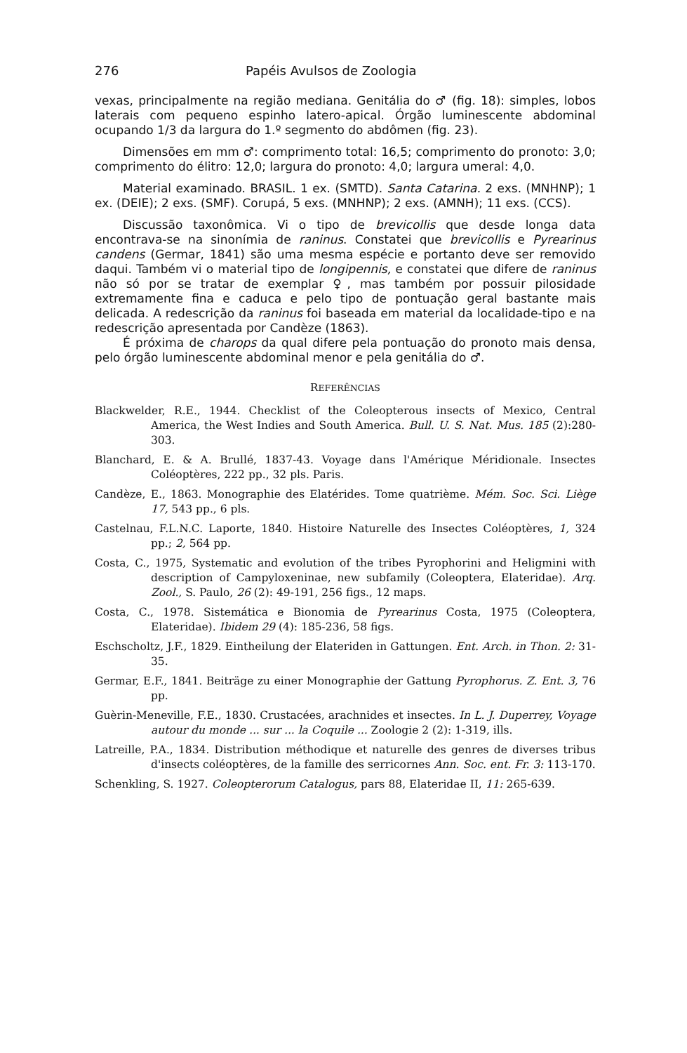276 Papéis Avulsos de Zoologia
vexas, principalmente na região mediana. Genitália do ♂ (fig. 18): simples, lobos laterais com pequeno espinho latero-apical. Órgão luminescente abdominal ocupando 1/3 da largura do 1.º segmento do abdômen (fig. 23).
Dimensões em mm ♂: comprimento total: 16,5; comprimento do pronoto: 3,0; comprimento do élitro: 12,0; largura do pronoto: 4,0; largura umeral: 4,0.
Material examinado. BRASIL. 1 ex. (SMTD). Santa Catarina. 2 exs. (MNHNP); 1 ex. (DEIE); 2 exs. (SMF). Corupá, 5 exs. (MNHNP); 2 exs. (AMNH); 11 exs. (CCS).
Discussão taxonômica. Vi o tipo de brevicollis que desde longa data encontrava-se na sinonímia de raninus. Constatei que brevicollis e Pyrearinus candens (Germar, 1841) são uma mesma espécie e portanto deve ser removido daqui. Também vi o material tipo de longipennis, e constatei que difere de raninus não só por se tratar de exemplar ♀, mas também por possuir pilosidade extremamente fina e caduca e pelo tipo de pontuação geral bastante mais delicada. A redescrição da raninus foi baseada em material da localidade-tipo e na redescrição apresentada por Candèze (1863).
É próxima de charops da qual difere pela pontuação do pronoto mais densa, pelo órgão luminescente abdominal menor e pela genitália do ♂.
REFERÊNCIAS
Blackwelder, R.E., 1944. Checklist of the Coleopterous insects of Mexico, Central America, the West Indies and South America. Bull. U. S. Nat. Mus. 185 (2):280-303.
Blanchard, E. & A. Brullé, 1837-43. Voyage dans l'Amérique Méridionale. Insectes Coléoptères, 222 pp., 32 pls. Paris.
Candèze, E., 1863. Monographie des Elatérides. Tome quatrième. Mém. Soc. Sci. Liège 17, 543 pp., 6 pls.
Castelnau, F.L.N.C. Laporte, 1840. Histoire Naturelle des Insectes Coléoptères, 1, 324 pp.; 2, 564 pp.
Costa, C., 1975, Systematic and evolution of the tribes Pyrophorini and Heligmini with description of Campyloxeninae, new subfamily (Coleoptera, Elateridae). Arq. Zool., S. Paulo, 26 (2): 49-191, 256 figs., 12 maps.
Costa, C., 1978. Sistemática e Bionomia de Pyrearinus Costa, 1975 (Coleoptera, Elateridae). Ibidem 29 (4): 185-236, 58 figs.
Eschscholtz, J.F., 1829. Eintheilung der Elateriden in Gattungen. Ent. Arch. in Thon. 2: 31-35.
Germar, E.F., 1841. Beiträge zu einer Monographie der Gattung Pyrophorus. Z. Ent. 3, 76 pp.
Guèrin-Meneville, F.E., 1830. Crustacées, arachnides et insectes. In L. J. Duperrey, Voyage autour du monde ... sur ... la Coquile ... Zoologie 2 (2): 1-319, ills.
Latreille, P.A., 1834. Distribution méthodique et naturelle des genres de diverses tribus d'insects coléoptères, de la famille des serricornes Ann. Soc. ent. Fr. 3: 113-170.
Schenkling, S. 1927. Coleopterorum Catalogus, pars 88, Elateridae II, 11: 265-639.